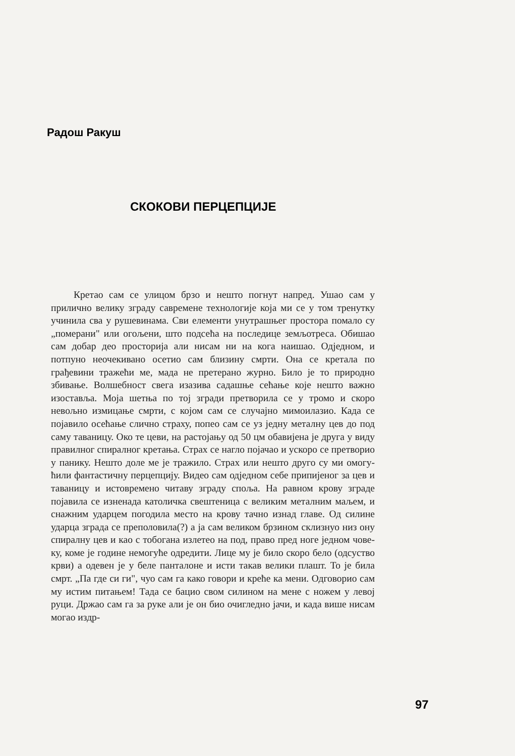Радош Ракуш
СКОКОВИ ПЕРЦЕПЦИЈЕ
Кретао сам се улицом брзо и нешто погнут напред. Ушао сам у прилично велику зграду савремене техноло­гије која ми се у том тренутку учинила сва у рушеви­нама. Сви елементи унутрашњег простора помало су „по­мерани" или огољени, што подсећа на последице земљо­треса. Обишао сам добар део просторија али нисам ни на кога наишао. Одједном, и потпуно неочекивано осетио сам близину смрти. Она се кретала по грађевини тражећи ме, мада не претерано журно. Било је то природно збивање. Волшебност свега изазива садашње сећање које нешто важно изоставља. Моја шетња по тој згради претворила се у тромо и скоро невољно измицање смрти, с којом сам се случајно мимоилазио. Када се појавило осећање слич­но страху, попео сам се уз једну металну цев до под саму таваницу. Око те цеви, на растојању од 50 цм обавијена је друга у виду правилног спиралног кретања. Страх се нагло појачао и ускоро се претворио у панику. Нешто до­ле ме је тражило. Страх или нешто друго су ми омогу­ћили фантастичну перцепцију. Видео сам одједном себе припијеног за цев и таваницу и истовремено читаву згра­ду споља. На равном крову зграде појавила се изненада католичка свештеница с великим металним маљем, и сна­жним ударцем погодила место на крову тачно изнад гла­ве. Од силине ударца зграда се преполовила(?) а ја сам великом брзином склизнуо низ ону спиралну цев и као с тобогана излетео на под, право пред ноге једном чове­ку, коме је године немогуће одредити. Лице му је било скоро бело (одсуство крви) а одевен је у беле панталоне и исти такав велики плашт. То је била смрт. „Па где си ги", чуо сам га како говори и креће ка мени. Одговорио сам му истим питањем! Тада се бацио свом силином на мене с ножем у левој руци. Држао сам га за руке али је он био очигледно јачи, и када више нисам могао издр-
97